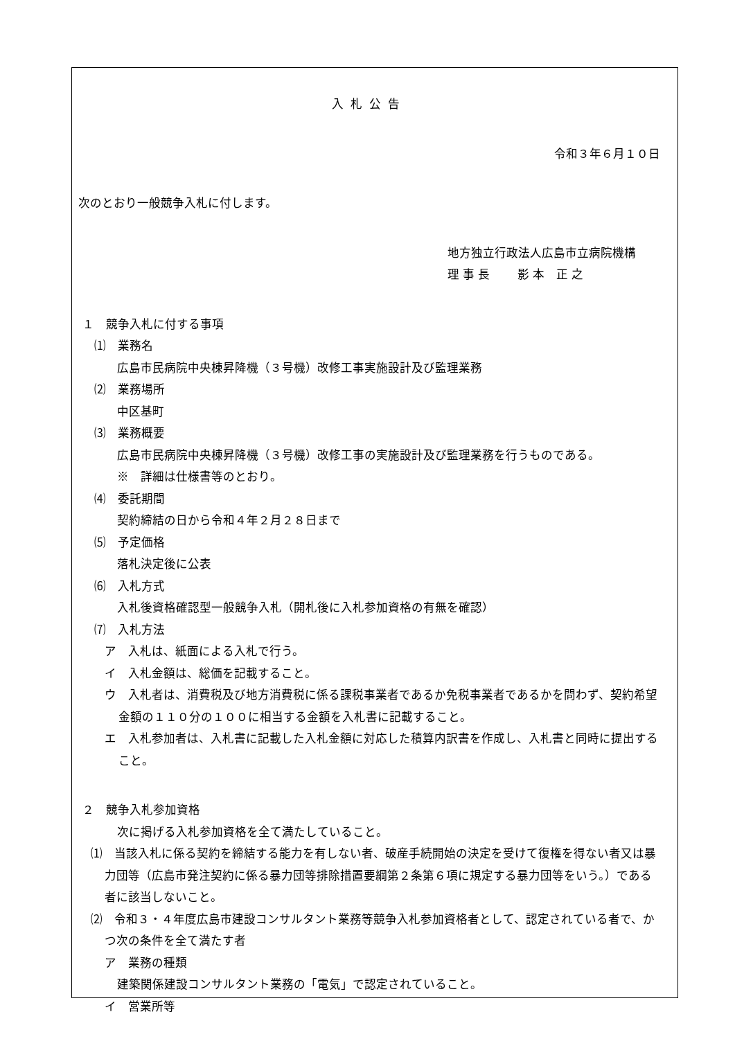入札公告
令和３年６月１０日
次のとおり一般競争入札に付します。
地方独立行政法人広島市立病院機構
理 事 長　　 影 本　正 之
１　競争入札に付する事項
　⑴　業務名
広島市民病院中央棟昇降機（３号機）改修工事実施設計及び監理業務
　⑵　業務場所
中区基町
　⑶　業務概要
広島市民病院中央棟昇降機（３号機）改修工事の実施設計及び監理業務を行うものである。
※　詳細は仕様書等のとおり。
　⑷　委託期間
契約締結の日から令和４年２月２８日まで
　⑸　予定価格
落札決定後に公表
　⑹　入札方式
入札後資格確認型一般競争入札（開札後に入札参加資格の有無を確認）
　⑺　入札方法
ア　入札は、紙面による入札で行う。
イ　入札金額は、総価を記載すること。
ウ　入札者は、消費税及び地方消費税に係る課税事業者であるか免税事業者であるかを問わず、契約希望金額の１１０分の１００に相当する金額を入札書に記載すること。
エ　入札参加者は、入札書に記載した入札金額に対応した積算内訳書を作成し、入札書と同時に提出すること。
２　競争入札参加資格
次に掲げる入札参加資格を全て満たしていること。
⑴　当該入札に係る契約を締結する能力を有しない者、破産手続開始の決定を受けて復権を得ない者又は暴力団等（広島市発注契約に係る暴力団等排除措置要綱第２条第６項に規定する暴力団等をいう。）である者に該当しないこと。
⑵　令和３・４年度広島市建設コンサルタント業務等競争入札参加資格者として、認定されている者で、かつ次の条件を全て満たす者
ア　業務の種類
建築関係建設コンサルタント業務の「電気」で認定されていること。
イ　営業所等